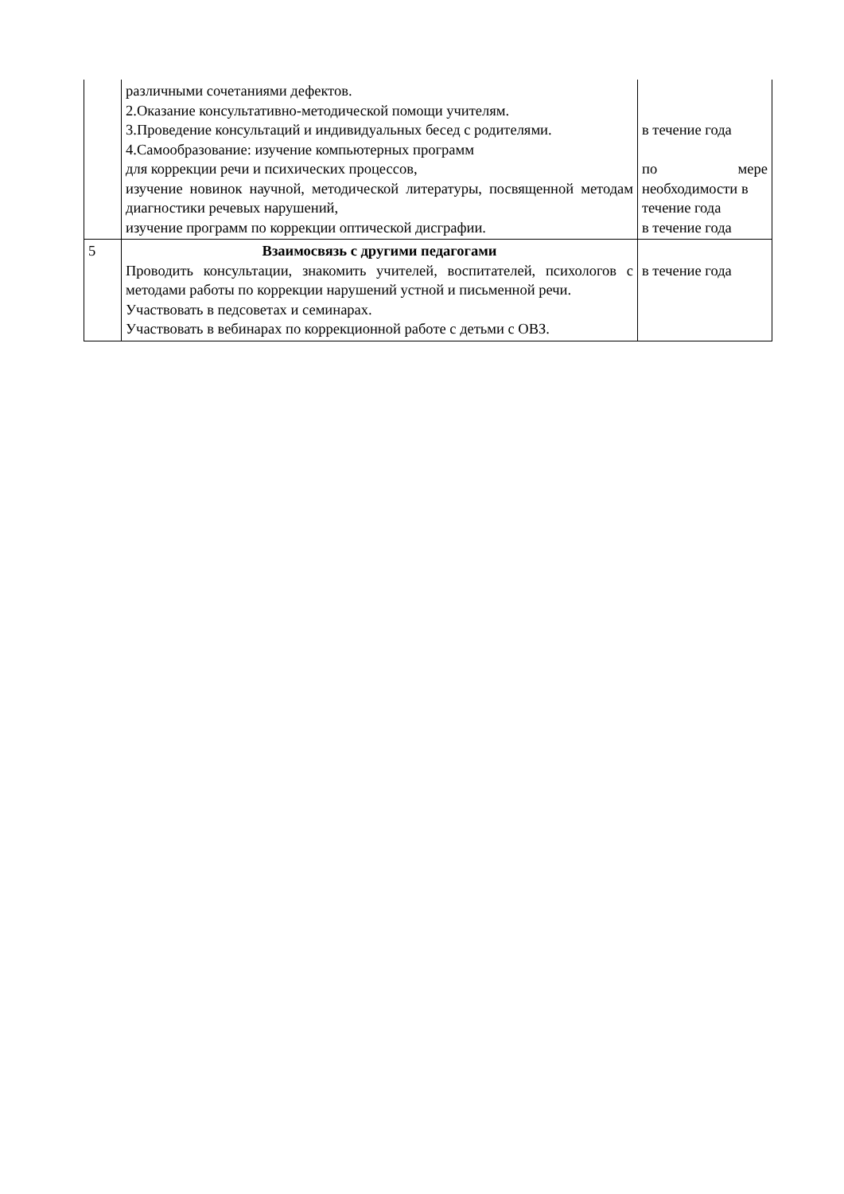| | различными сочетаниями дефектов. 2.Оказание консультативно-методической помощи учителям. 3.Проведение консультаций и индивидуальных бесед с родителями. 4.Самообразование: изучение компьютерных программ для коррекции речи и психических процессов, изучение новинок научной, методической литературы, посвященной методам диагностики речевых нарушений, изучение программ по коррекции оптической дисграфии. | в течение года по мере необходимости в течение года в течение года |
| 5 | Взаимосвязь с другими педагогами Проводить консультации, знакомить учителей, воспитателей, психологов с методами работы по коррекции нарушений устной и письменной речи. Участвовать в педсоветах и семинарах. Участвовать в вебинарах по коррекционной работе с детьми с ОВЗ. | в течение года |